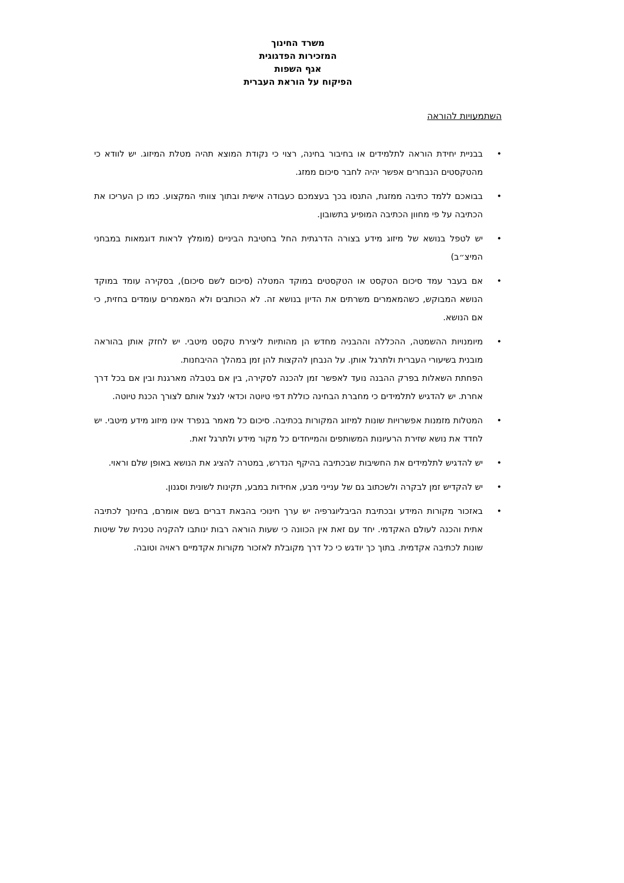משרד החינוך
המזכירות הפדגוגית
אגף השפות
הפיקוח על הוראת העברית
השתמעויות להוראה
• בבניית יחידת הוראה לתלמידים או בחיבור בחינה, רצוי כי נקודת המוצא תהיה מטלת המיזוג. יש לוודא כי מהטקסטים הנבחרים אפשר יהיה לחבר סיכום ממזג.
• בבואכם ללמד כתיבה ממזגת, התנסו בכך בעצמכם כעבודה אישית ובתוך צוותי המקצוע. כמו כן העריכו את הכתיבה על פי מחוון הכתיבה המופיע בתשובון.
• יש לטפל בנושא של מיזוג מידע בצורה הדרגתית החל בחטיבת הביניים (מומלץ לראות דוגמאות במבחני המיצ״ב)
• אם בעבר עמד סיכום הטקסט או הטקסטים במוקד המטלה (סיכום לשם סיכום), בסקירה עומד במוקד הנושא המבוקש, כשהמאמרים משרתים את הדיון בנושא זה. לא הכותבים ולא המאמרים עומדים בחזית, כי אם הנושא.
•
מיומנויות ההשמטה, ההכללה וההבניה מחדש הן מהותיות ליצירת טקסט מיטבי. יש לחזק אותן בהוראה מובנית בשיעורי העברית ולתרגל אותן. על הנבחן להקצות להן זמן במהלך ההיבחנות.
הפחתת השאלות בפרק ההבנה נועד לאפשר זמן להכנה לסקירה, בין אם בטבלה מארגנת ובין אם בכל דרך אחרת. יש להדגיש לתלמידים כי מחברת הבחינה כוללת דפי טיוטה וכדאי לנצל אותם לצורך הכנת טיוטה.
• המטלות מזמנות אפשרויות שונות למיזוג המקורות בכתיבה. סיכום כל מאמר בנפרד אינו מיזוג מידע מיטבי. יש לחדד את נושא שזירת הרעיונות המשותפים והמייחדים כל מקור מידע ולתרגל זאת.
• יש להדגיש לתלמידים את החשיבות שבכתיבה בהיקף הנדרש, במטרה להציג את הנושא באופן שלם וראוי.
• יש להקדיש זמן לבקרה ולשכתוב גם של ענייני מבע, אחידות במבע, תקינות לשונית וסגנון.
• באזכור מקורות המידע ובכתיבת הביבליוגרפיה יש ערך חינוכי בהבאת דברים בשם אומרם, בחינוך לכתיבה אתית והכנה לעולם האקדמי. יחד עם זאת אין הכוונה כי שעות הוראה רבות ינותבו להקניה טכנית של שיטות שונות לכתיבה אקדמית. בתוך כך יודגש כי כל דרך מקובלת לאזכור מקורות אקדמיים ראויה וטובה.